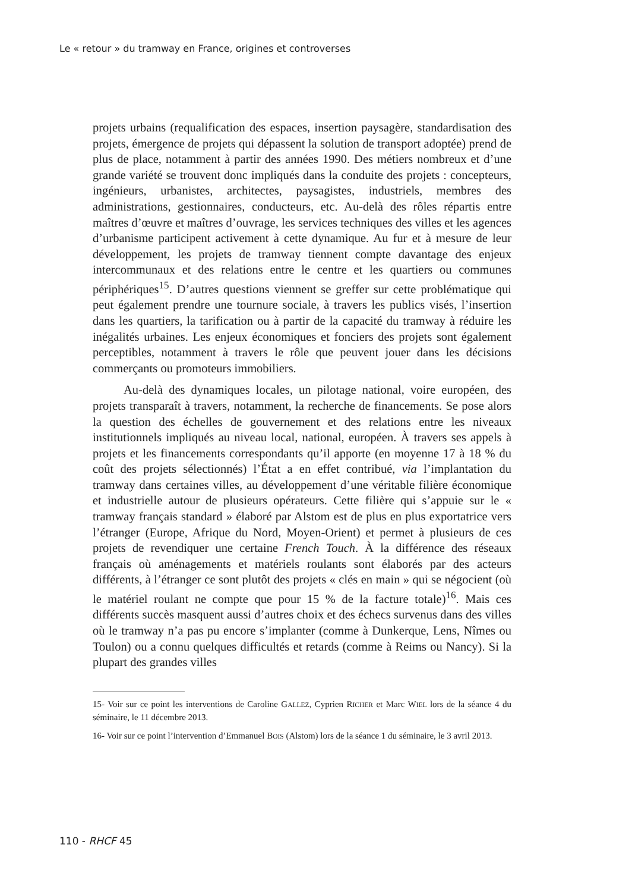Le « retour » du tramway en France, origines et controverses
projets urbains (requalification des espaces, insertion paysagère, standardisation des projets, émergence de projets qui dépassent la solution de transport adoptée) prend de plus de place, notamment à partir des années 1990. Des métiers nombreux et d’une grande variété se trouvent donc impliqués dans la conduite des projets : concepteurs, ingénieurs, urbanistes, architectes, paysagistes, industriels, membres des administrations, gestionnaires, conducteurs, etc. Au-delà des rôles répartis entre maîtres d’œuvre et maîtres d’ouvrage, les services techniques des villes et les agences d’urbanisme participent activement à cette dynamique. Au fur et à mesure de leur développement, les projets de tramway tiennent compte davantage des enjeux intercommunaux et des relations entre le centre et les quartiers ou communes périphériques<sup>15</sup>. D’autres questions viennent se greffer sur cette problématique qui peut également prendre une tournure sociale, à travers les publics visés, l’insertion dans les quartiers, la tarification ou à partir de la capacité du tramway à réduire les inégalités urbaines. Les enjeux économiques et fonciers des projets sont également perceptibles, notamment à travers le rôle que peuvent jouer dans les décisions commerçants ou promoteurs immobiliers.
Au-delà des dynamiques locales, un pilotage national, voire européen, des projets transparaît à travers, notamment, la recherche de financements. Se pose alors la question des échelles de gouvernement et des relations entre les niveaux institutionnels impliqués au niveau local, national, européen. À travers ses appels à projets et les financements correspondants qu’il apporte (en moyenne 17 à 18 % du coût des projets sélectionnés) l’État a en effet contribué, via l’implantation du tramway dans certaines villes, au développement d’une véritable filière économique et industrielle autour de plusieurs opérateurs. Cette filière qui s’appuie sur le « tramway français standard » élaboré par Alstom est de plus en plus exportatrice vers l’étranger (Europe, Afrique du Nord, Moyen-Orient) et permet à plusieurs de ces projets de revendiquer une certaine French Touch. À la différence des réseaux français où aménagements et matériels roulants sont élaborés par des acteurs différents, à l’étranger ce sont plutôt des projets « clés en main » qui se négocient (où le matériel roulant ne compte que pour 15 % de la facture totale)<sup>16</sup>. Mais ces différents succès masquent aussi d’autres choix et des échecs survenus dans des villes où le tramway n’a pas pu encore s’implanter (comme à Dunkerque, Lens, Nîmes ou Toulon) ou a connu quelques difficultés et retards (comme à Reims ou Nancy). Si la plupart des grandes villes
15- Voir sur ce point les interventions de Caroline GALLEZ, Cyprien RICHER et Marc WIEL lors de la séance 4 du séminaire, le 11 décembre 2013.
16- Voir sur ce point l’intervention d’Emmanuel BOIS (Alstom) lors de la séance 1 du séminaire, le 3 avril 2013.
110 - RHCF 45